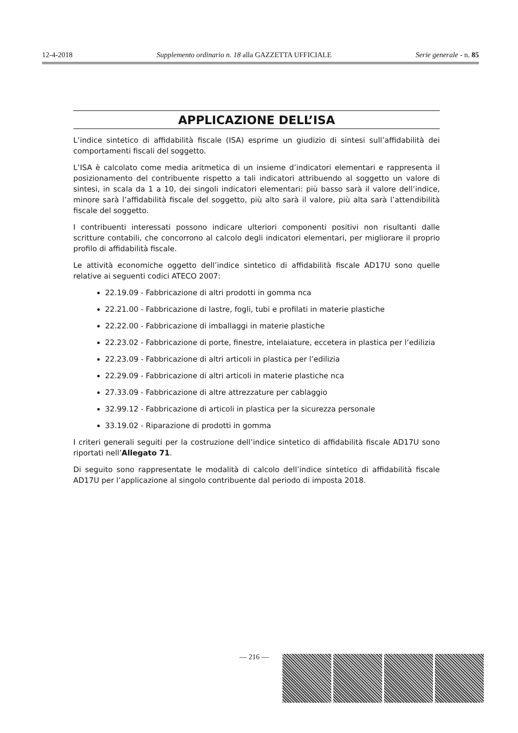12-4-2018 Supplemento ordinario n. 18 alla GAZZETTA UFFICIALE Serie generale - n. 85
APPLICAZIONE DELL’ISA
L’indice sintetico di affidabilità fiscale (ISA) esprime un giudizio di sintesi sull’affidabilità dei comportamenti fiscali del soggetto.
L’ISA è calcolato come media aritmetica di un insieme d’indicatori elementari e rappresenta il posizionamento del contribuente rispetto a tali indicatori attribuendo al soggetto un valore di sintesi, in scala da 1 a 10, dei singoli indicatori elementari: più basso sarà il valore dell’indice, minore sarà l’affidabilità fiscale del soggetto, più alto sarà il valore, più alta sarà l’attendibilità fiscale del soggetto.
I contribuenti interessati possono indicare ulteriori componenti positivi non risultanti dalle scritture contabili, che concorrono al calcolo degli indicatori elementari, per migliorare il proprio profilo di affidabilità fiscale.
Le attività economiche oggetto dell’indice sintetico di affidabilità fiscale AD17U sono quelle relative ai seguenti codici ATECO 2007:
22.19.09 - Fabbricazione di altri prodotti in gomma nca
22.21.00 - Fabbricazione di lastre, fogli, tubi e profilati in materie plastiche
22.22.00 - Fabbricazione di imballaggi in materie plastiche
22.23.02 - Fabbricazione di porte, finestre, intelaiature, eccetera in plastica per l’edilizia
22.23.09 - Fabbricazione di altri articoli in plastica per l’edilizia
22.29.09 - Fabbricazione di altri articoli in materie plastiche nca
27.33.09 - Fabbricazione di altre attrezzature per cablaggio
32.99.12 - Fabbricazione di articoli in plastica per la sicurezza personale
33.19.02 - Riparazione di prodotti in gomma
I criteri generali seguiti per la costruzione dell’indice sintetico di affidabilità fiscale AD17U sono riportati nell’Allegato 71.
Di seguito sono rappresentate le modalità di calcolo dell’indice sintetico di affidabilità fiscale AD17U per l’applicazione al singolo contribuente dal periodo di imposta 2018.
— 216 —